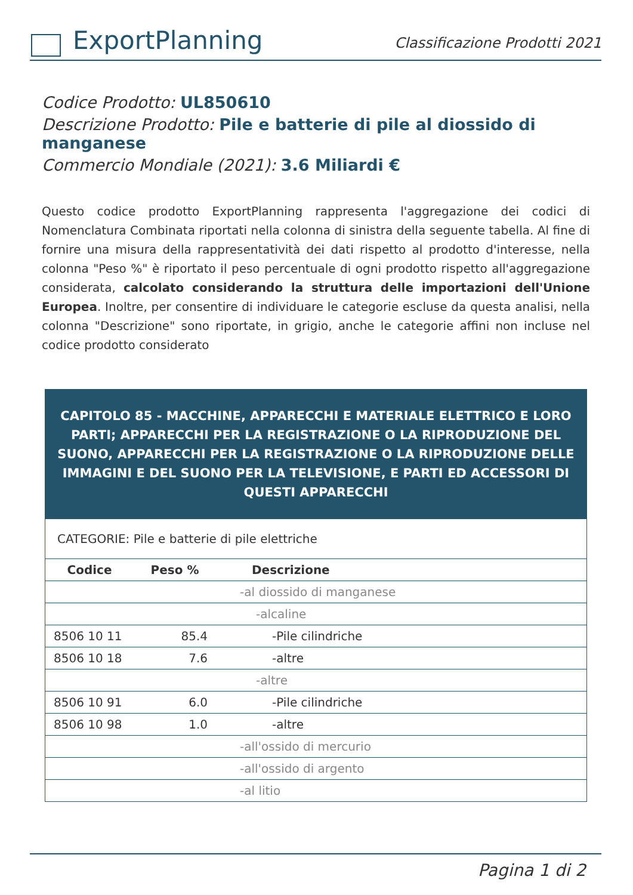ExportPlanning
Classificazione Prodotti 2021
Codice Prodotto: UL850610
Descrizione Prodotto: Pile e batterie di pile al diossido di manganese
Commercio Mondiale (2021): 3.6 Miliardi €
Questo codice prodotto ExportPlanning rappresenta l'aggregazione dei codici di Nomenclatura Combinata riportati nella colonna di sinistra della seguente tabella. Al fine di fornire una misura della rappresentatività dei dati rispetto al prodotto d'interesse, nella colonna "Peso %" è riportato il peso percentuale di ogni prodotto rispetto all'aggregazione considerata, calcolato considerando la struttura delle importazioni dell'Unione Europea. Inoltre, per consentire di individuare le categorie escluse da questa analisi, nella colonna "Descrizione" sono riportate, in grigio, anche le categorie affini non incluse nel codice prodotto considerato
| CAPITOLO 85 - MACCHINE, APPARECCHI E MATERIALE ELETTRICO E LORO PARTI; APPARECCHI PER LA REGISTRAZIONE O LA RIPRODUZIONE DEL SUONO, APPARECCHI PER LA REGISTRAZIONE O LA RIPRODUZIONE DELLE IMMAGINI E DEL SUONO PER LA TELEVISIONE, E PARTI ED ACCESSORI DI QUESTI APPARECCHI | | |
| CATEGORIE: Pile e batterie di pile elettriche | | |
| Codice | Peso % | Descrizione |
| | | -al diossido di manganese |
| | | -alcaline |
| 8506 10 11 | 85.4 | -Pile cilindriche |
| 8506 10 18 | 7.6 | -altre |
| | | -altre |
| 8506 10 91 | 6.0 | -Pile cilindriche |
| 8506 10 98 | 1.0 | -altre |
| | | -all'ossido di mercurio |
| | | -all'ossido di argento |
| | | -al litio |
Pagina 1 di 2